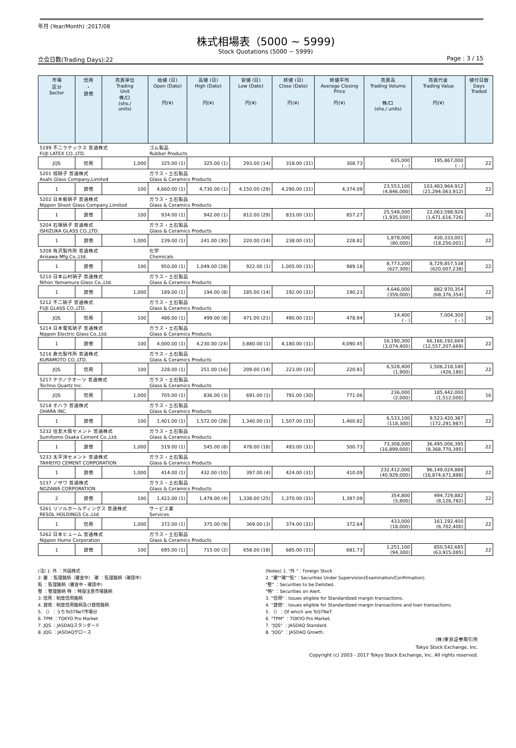年月 (Year/Month) :2017/08
株式相場表（5000 ~ 5999)
Stock Quotations (5000 ~ 5999)
立会日数(Trading Days):22 Page : 3 / 15
| 市場 区分 Sector | 信用 ・ 貸借 | 売買単位 Trading Unit 株/口 (shs./ units) | 始値 (日) Open (Date) 円(¥) | 高値 (日) High (Date) 円(¥) | 安値 (日) Low (Date) 円(¥) | 終値 (日) Close (Date) 円(¥) | 終値平均 Average Closing Price 円(¥) | 売買高 Trading Volume 株/口 (shs./ units) | 売買代金 Trading Value 円(¥) | 値付日数 Days Traded |
| --- | --- | --- | --- | --- | --- | --- | --- | --- | --- | --- |
| 5199 不二ラテックス 普通株式 FUJI LATEX CO.,LTD. | | | ゴム製品 Rubber Products | | | | | | | |
| JQS | 信用 | 1,000 | 325.00 (1) | 325.00 (1) | 293.00 (14) | 318.00 (31) | 308.73 | 635,000 ( - ) | 195,867,000 ( - ) | 22 |
| 5201 旭硝子 普通株式 Asahi Glass Company,Limited | | | ガラス・土石製品 Glass & Ceramics Products | | | | | | | |
| 1 | 貸借 | 100 | 4,660.00 (1) | 4,730.00 (1) | 4,150.00 (29) | 4,290.00 (31) | 4,374.09 | 23,553,100 (4,846,000) | 103,483,964,912 (21,294,063,912) | 22 |
| 5202 日本板硝子 普通株式 Nippon Sheet Glass Company,Limited | | | ガラス・土石製品 Glass & Ceramics Products | | | | | | | |
| 1 | 貸借 | 100 | 934.00 (1) | 942.00 (1) | 812.00 (29) | 833.00 (31) | 857.27 | 25,548,000 (1,935,500) | 22,063,598,926 (1,671,616,726) | 22 |
| 5204 石塚硝子 普通株式 ISHIZUKA GLASS CO.,LTD. | | | ガラス・土石製品 Glass & Ceramics Products | | | | | | | |
| 1 | 貸借 | 1,000 | 239.00 (1) | 241.00 (30) | 220.00 (14) | 238.00 (31) | 228.82 | 1,878,000 (80,000) | 430,333,001 (18,256,001) | 22 |
| 5208 有沢製作所 普通株式 Arisawa Mfg.Co.,Ltd. | | | 化学 Chemicals | | | | | | | |
| 1 | 貸借 | 100 | 950.00 (1) | 1,049.00 (28) | 922.00 (1) | 1,005.00 (31) | 989.18 | 8,773,200 (627,300) | 8,729,857,538 (620,007,238) | 22 |
| 5210 日本山村硝子 普通株式 Nihon Yamamura Glass Co.,Ltd. | | | ガラス・土石製品 Glass & Ceramics Products | | | | | | | |
| 1 | 貸借 | 1,000 | 189.00 (1) | 194.00 (8) | 185.00 (14) | 192.00 (31) | 190.23 | 4,646,000 (359,000) | 882,970,354 (68,376,354) | 22 |
| 5212 不二硝子 普通株式 FUJI GLASS CO.,LTD. | | | ガラス・土石製品 Glass & Ceramics Products | | | | | | | |
| JQS | 信用 | 100 | 486.00 (1) | 499.00 (8) | 471.00 (21) | 490.00 (31) | 478.94 | 14,400 ( - ) | 7,004,300 ( - ) | 16 |
| 5214 日本電気硝子 普通株式 Nippon Electric Glass Co.,Ltd. | | | ガラス・土石製品 Glass & Ceramics Products | | | | | | | |
| 1 | 貸借 | 100 | 4,000.00 (1) | 4,230.00 (24) | 3,880.00 (1) | 4,180.00 (31) | 4,090.45 | 16,190,300 (3,074,400) | 66,166,192,669 (12,557,207,669) | 22 |
| 5216 倉元製作所 普通株式 KURAMOTO CO.,LTD. | | | ガラス・土石製品 Glass & Ceramics Products | | | | | | | |
| JQS | 信用 | 100 | 228.00 (1) | 251.00 (16) | 209.00 (14) | 223.00 (31) | 220.91 | 6,528,400 (1,900) | 1,506,218,180 (426,180) | 22 |
| 5217 テクノクオーツ 普通株式 Techno Quartz Inc. | | | ガラス・土石製品 Glass & Ceramics Products | | | | | | | |
| JQS | 信用 | 1,000 | 705.00 (1) | 836.00 (3) | 691.00 (1) | 791.00 (30) | 771.06 | 236,000 (2,000) | 185,442,000 (1,512,000) | 16 |
| 5218 オハラ 普通株式 OHARA INC. | | | ガラス・土石製品 Glass & Ceramics Products | | | | | | | |
| 1 | 貸借 | 100 | 1,401.00 (1) | 1,572.00 (28) | 1,340.00 (1) | 1,507.00 (31) | 1,460.82 | 6,533,100 (118,300) | 9,523,420,387 (172,291,987) | 22 |
| 5232 住友大阪セメント 普通株式 Sumitomo Osaka Cement Co.,Ltd. | | | ガラス・土石製品 Glass & Ceramics Products | | | | | | | |
| 1 | 貸借 | 1,000 | 519.00 (1) | 545.00 (8) | 478.00 (18) | 493.00 (31) | 500.73 | 73,308,000 (16,899,000) | 36,495,006,395 (8,368,770,395) | 22 |
| 5233 太平洋セメント 普通株式 TAIHEIYO CEMENT CORPORATION | | | ガラス・土石製品 Glass & Ceramics Products | | | | | | | |
| 1 | 貸借 | 1,000 | 414.00 (1) | 432.00 (10) | 397.00 (4) | 424.00 (31) | 410.09 | 232,412,000 (40,929,000) | 96,149,024,888 (16,874,671,888) | 22 |
| 5237 ノザワ 普通株式 NOZAWA CORPORATION | | | ガラス・土石製品 Glass & Ceramics Products | | | | | | | |
| 2 | 貸借 | 100 | 1,422.00 (1) | 1,478.00 (4) | 1,338.00 (25) | 1,370.00 (31) | 1,397.09 | 354,800 (5,800) | 494,729,882 (8,126,782) | 22 |
| 5261 リソルホールディングス 普通株式 RESOL HOLDINGS Co.,Ltd. | | | サービス業 Services | | | | | | | |
| 1 | 信用 | 1,000 | 372.00 (1) | 375.00 (9) | 369.00 (3) | 374.00 (31) | 372.64 | 433,000 (18,000) | 161,192,400 (6,702,400) | 22 |
| 5262 日本ヒューム 普通株式 Nippon Hume Corporation | | | ガラス・土石製品 Glass & Ceramics Products | | | | | | | |
| 1 | 貸借 | 100 | 695.00 (1) | 715.00 (2) | 658.00 (18) | 685.00 (31) | 681.73 | 1,251,100 (94,300) | 850,542,685 (63,915,085) | 22 |
(注) 1. 外 ：外国株式
2. 審 ：監理銘柄（審査中） 確 ：監理銘柄（確認中）
監 ：監理銘柄（審査中・確認中）
整 ：整理銘柄 特 ：特設注意市場銘柄
3. 信用：制度信用銘柄
4. 貸借：制度信用銘柄及び貸借銘柄
5. （）：うちToSTNeT市場分
6. TPM ：TOKYO Pro Market
7. JQS ：JASDAQスタンダード
8. JQG ：JASDAQグロース
(Notes) 1. "外 "：Foreign Stock
2. "審""確""監"：Securities Under Supervision(Examination/Confirmation).
"整" ：Securities to be Delisted.
"特" ：Securities on Alert.
3. "信用"：Issues eligible for Standardized margin transactions.
4. "貸借"：Issues eligible for Standardized margin transactions and loan transactions.
5. （）：Of which are ToSTNeT.
6. "TPM" ：TOKYO Pro Market.
7. "JQS" ：JASDAQ Standard.
8. "JQG" ：JASDAQ Growth.
(株)東京証券取引所
Tokyo Stock Exchange, Inc.
Copyright (c) 2003 - 2017 Tokyo Stock Exchange, Inc. All rights reserved.